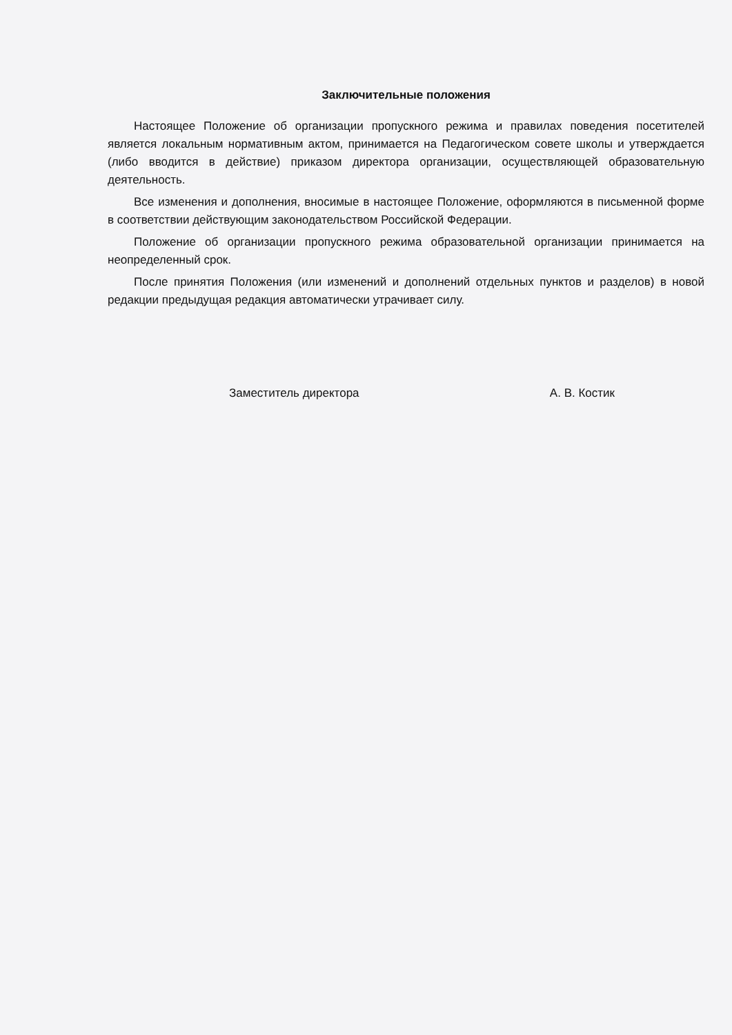Заключительные положения
Настоящее Положение об организации пропускного режима и правилах поведения посетителей является локальным нормативным актом, принимается на Педагогическом совете школы и утверждается (либо вводится в действие) приказом директора организации, осуществляющей образовательную деятельность.
Все изменения и дополнения, вносимые в настоящее Положение, оформляются в письменной форме в соответствии действующим законодательством Российской Федерации.
Положение об организации пропускного режима образовательной организации принимается на неопределенный срок.
После принятия Положения (или изменений и дополнений отдельных пунктов и разделов) в новой редакции предыдущая редакция автоматически утрачивает силу.
Заместитель директора А. В. Костик